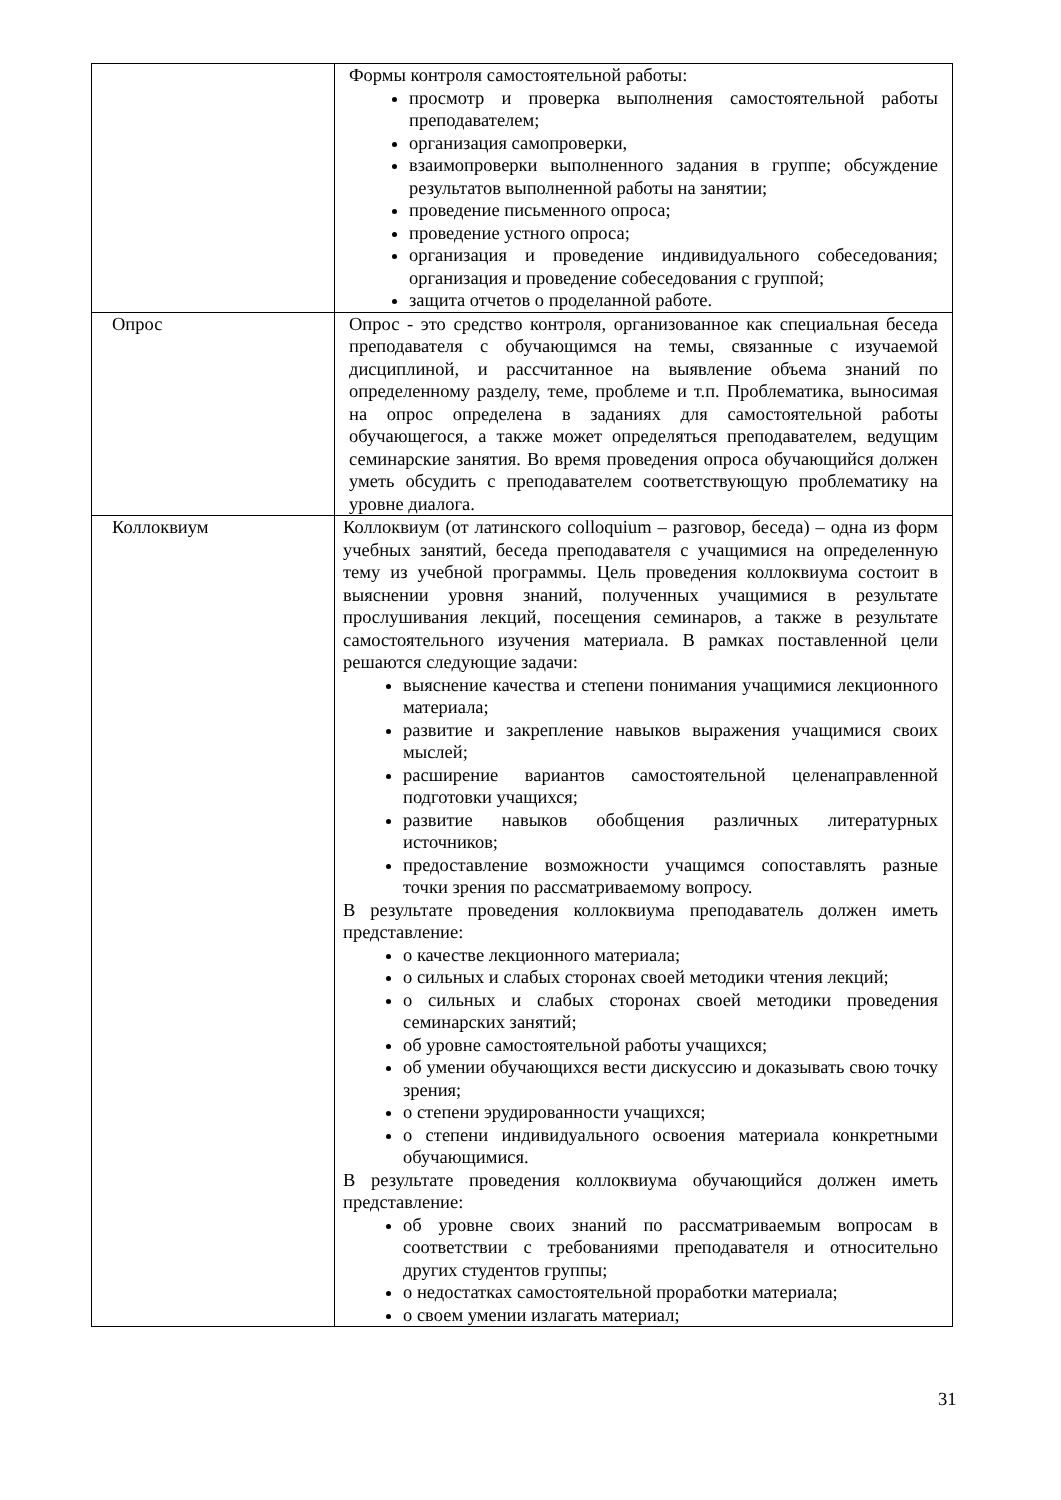| | Формы контроля самостоятельной работы: просмотр и проверка выполнения самостоятельной работы преподавателем; организация самопроверки, взаимопроверки выполненного задания в группе; обсуждение результатов выполненной работы на занятии; проведение письменного опроса; проведение устного опроса; организация и проведение индивидуального собеседования; организация и проведение собеседования с группой; защита отчетов о проделанной работе. |
| Опрос | Опрос - это средство контроля, организованное как специальная беседа преподавателя с обучающимся на темы, связанные с изучаемой дисциплиной, и рассчитанное на выявление объема знаний по определенному разделу, теме, проблеме и т.п. Проблематика, выносимая на опрос определена в заданиях для самостоятельной работы обучающегося, а также может определяться преподавателем, ведущим семинарские занятия. Во время проведения опроса обучающийся должен уметь обсудить с преподавателем соответствующую проблематику на уровне диалога. |
| Коллоквиум | Коллоквиум (от латинского colloquium – разговор, беседа) – одна из форм учебных занятий, беседа преподавателя с учащимися на определенную тему из учебной программы. Цель проведения коллоквиума состоит в выяснении уровня знаний, полученных учащимися в результате прослушивания лекций, посещения семинаров, а также в результате самостоятельного изучения материала. В рамках поставленной цели решаются следующие задачи: выяснение качества и степени понимания учащимися лекционного материала; развитие и закрепление навыков выражения учащимися своих мыслей; расширение вариантов самостоятельной целенаправленной подготовки учащихся; развитие навыков обобщения различных литературных источников; предоставление возможности учащимся сопоставлять разные точки зрения по рассматриваемому вопросу. В результате проведения коллоквиума преподаватель должен иметь представление: о качестве лекционного материала; о сильных и слабых сторонах своей методики чтения лекций; о сильных и слабых сторонах своей методики проведения семинарских занятий; об уровне самостоятельной работы учащихся; об умении обучающихся вести дискуссию и доказывать свою точку зрения; о степени эрудированности учащихся; о степени индивидуального освоения материала конкретными обучающимися. В результате проведения коллоквиума обучающийся должен иметь представление: об уровне своих знаний по рассматриваемым вопросам в соответствии с требованиями преподавателя и относительно других студентов группы; о недостатках самостоятельной проработки материала; о своем умении излагать материал; |
31